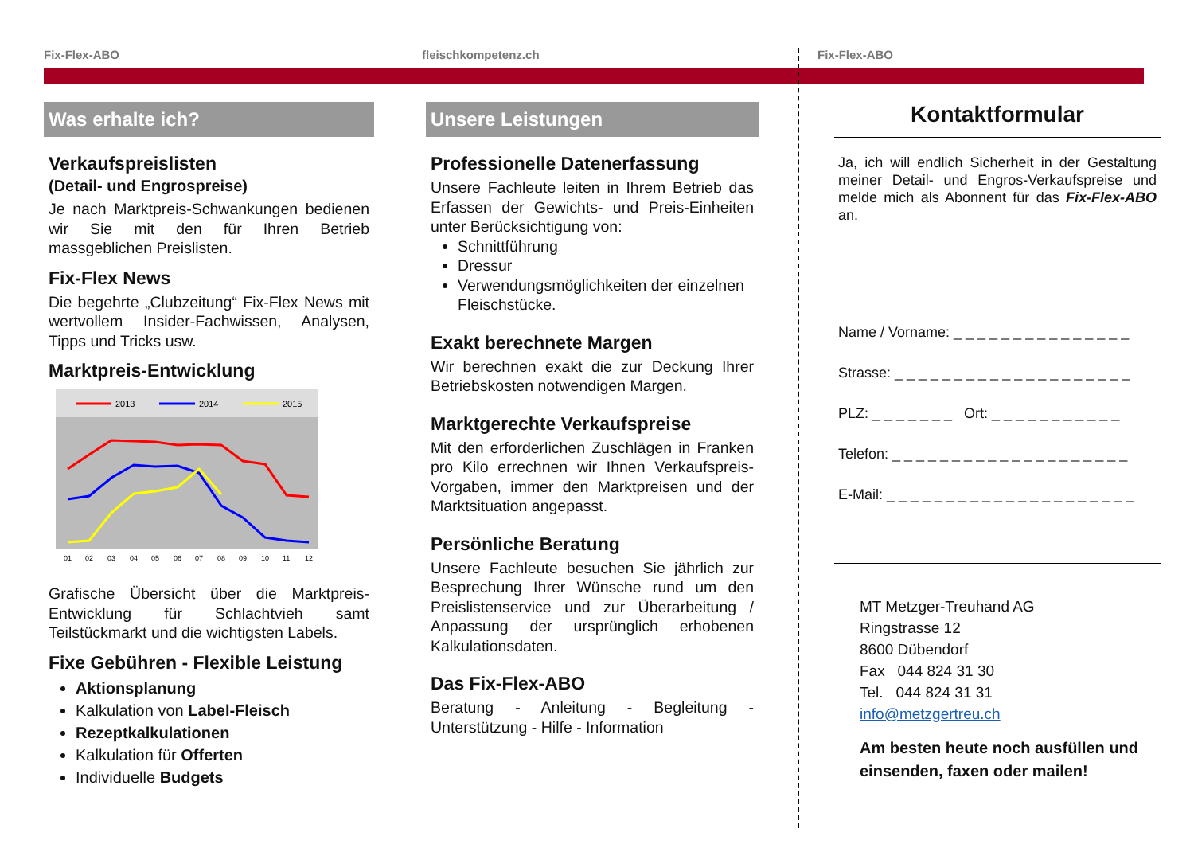Fix-Flex-ABO fleischkompetenz.ch Fix-Flex-ABO
Was erhalte ich?
Verkaufspreislisten
(Detail- und Engrospreise)
Je nach Marktpreis-Schwankungen bedienen wir Sie mit den für Ihren Betrieb massgeblichen Preislisten.
Fix-Flex News
Die begehrte „Clubzeitung“ Fix-Flex News mit wertvollem Insider-Fachwissen, Analysen, Tipps und Tricks usw.
Marktpreis-Entwicklung
2013
2014
2015
01 02 03 04 05 06 07 08 09 10 11 12
Grafische Übersicht über die Marktpreis-Entwicklung für Schlachtvieh samt Teilstückmarkt und die wichtigsten Labels.
Fixe Gebühren - Flexible Leistung
Aktionsplanung
Kalkulation von Label-Fleisch
Rezeptkalkulationen
Kalkulation für Offerten
Individuelle Budgets
Unsere Leistungen
Professionelle Datenerfassung
Unsere Fachleute leiten in Ihrem Betrieb das Erfassen der Gewichts- und Preis-Einheiten unter Berücksichtigung von:
Schnittführung
Dressur
Verwendungsmöglichkeiten der einzelnen Fleischstücke.
Exakt berechnete Margen
Wir berechnen exakt die zur Deckung Ihrer Betriebskosten notwendigen Margen.
Marktgerechte Verkaufspreise
Mit den erforderlichen Zuschlägen in Franken pro Kilo errechnen wir Ihnen Verkaufspreis-Vorgaben, immer den Marktpreisen und der Marktsituation angepasst.
Persönliche Beratung
Unsere Fachleute besuchen Sie jährlich zur Besprechung Ihrer Wünsche rund um den Preislistenservice und zur Überarbeitung / Anpassung der ursprünglich erhobenen Kalkulationsdaten.
Das Fix-Flex-ABO
Beratung - Anleitung - Begleitung - Unterstützung - Hilfe - Information
Kontaktformular
Ja, ich will endlich Sicherheit in der Gestaltung meiner Detail- und Engros-Verkaufspreise und melde mich als Abonnent für das Fix-Flex-ABO an.
Name / Vorname: _ _ _ _ _ _ _ _ _ _ _ _ _ _ _
Strasse: _ _ _ _ _ _ _ _ _ _ _ _ _ _ _ _ _ _ _ _
PLZ: _ _ _ _ _ _ _ Ort: _ _ _ _ _ _ _ _ _ _ _
Telefon: _ _ _ _ _ _ _ _ _ _ _ _ _ _ _ _ _ _ _ _
E-Mail: _ _ _ _ _ _ _ _ _ _ _ _ _ _ _ _ _ _ _ _ _
MT Metzger-Treuhand AG
Ringstrasse 12
8600 Dübendorf
Fax 044 824 31 30
Tel. 044 824 31 31
info@metzgertreu.ch
Am besten heute noch ausfüllen und einsenden, faxen oder mailen!